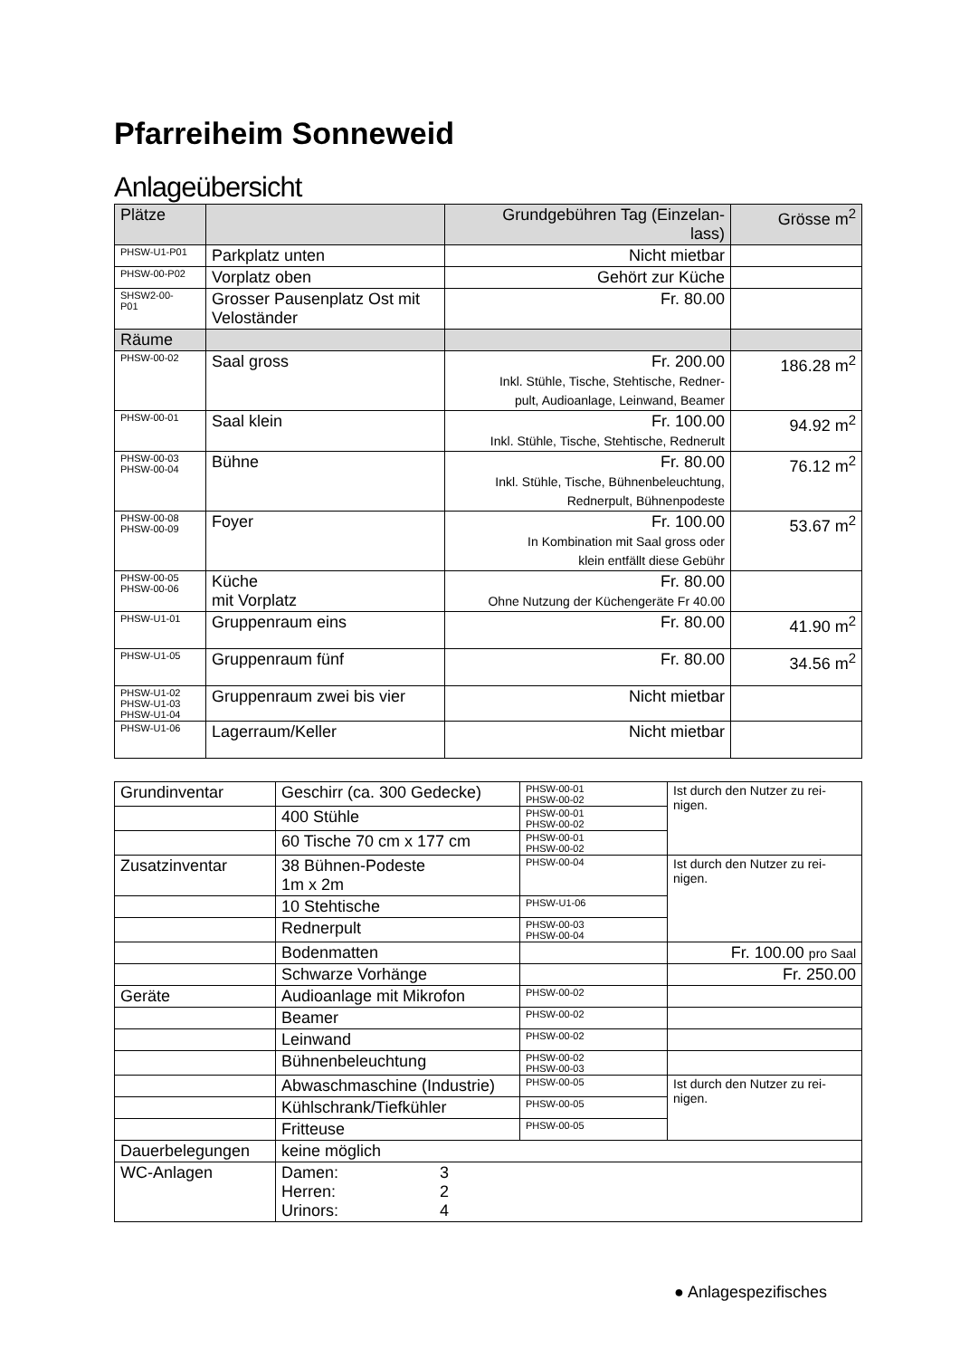Pfarreiheim Sonneweid
Anlageübersicht
| Plätze | | Grundgebühren Tag (Einzelan- lass) | Grösse m<sup>2</sup> |
| --- | --- | --- | --- |
| PHSW-U1-P01 | Parkplatz unten | Nicht mietbar | |
| PHSW-00-P02 | Vorplatz oben | Gehört zur Küche | |
| SHSW2-00- P01 | Grosser Pausenplatz Ost mit Veloständer | Fr. 80.00 | |
| Räume | | | |
| PHSW-00-02 | Saal gross | Fr. 200.00 Inkl. Stühle, Tische, Stehtische, Redner- pult, Audioanlage, Leinwand, Beamer | 186.28 m<sup>2</sup> |
| PHSW-00-01 | Saal klein | Fr. 100.00 Inkl. Stühle, Tische, Stehtische, Rednerult | 94.92 m<sup>2</sup> |
| PHSW-00-03 PHSW-00-04 | Bühne | Fr. 80.00 Inkl. Stühle, Tische, Bühnenbeleuchtung, Rednerpult, Bühnenpodeste | 76.12 m<sup>2</sup> |
| PHSW-00-08 PHSW-00-09 | Foyer | Fr. 100.00 In Kombination mit Saal gross oder klein entfällt diese Gebühr | 53.67 m<sup>2</sup> |
| PHSW-00-05 PHSW-00-06 | Küche mit Vorplatz | Fr. 80.00 Ohne Nutzung der Küchengeräte Fr 40.00 | |
| PHSW-U1-01 | Gruppenraum eins | Fr. 80.00 | 41.90 m<sup>2</sup> |
| PHSW-U1-05 | Gruppenraum fünf | Fr. 80.00 | 34.56 m<sup>2</sup> |
| PHSW-U1-02 PHSW-U1-03 PHSW-U1-04 | Gruppenraum zwei bis vier | Nicht mietbar | |
| PHSW-U1-06 | Lagerraum/Keller | Nicht mietbar | |
| Grundinventar | Geschirr (ca. 300 Gedecke) | PHSW-00-01 PHSW-00-02 | Ist durch den Nutzer zu rei- nigen. |
| | 400 Stühle | PHSW-00-01 PHSW-00-02 | |
| | 60 Tische 70 cm x 177 cm | PHSW-00-01 PHSW-00-02 | |
| Zusatzinventar | 38 Bühnen-Podeste 1m x 2m | PHSW-00-04 | Ist durch den Nutzer zu rei- nigen. |
| | 10 Stehtische | PHSW-U1-06 | |
| | Rednerpult | PHSW-00-03 PHSW-00-04 | |
| | Bodenmatten | | Fr. 100.00 pro Saal |
| | Schwarze Vorhänge | | Fr. 250.00 |
| Geräte | Audioanlage mit Mikrofon | PHSW-00-02 | |
| | Beamer | PHSW-00-02 | |
| | Leinwand | PHSW-00-02 | |
| | Bühnenbeleuchtung | PHSW-00-02 PHSW-00-03 | |
| | Abwaschmaschine (Industrie) | PHSW-00-05 | Ist durch den Nutzer zu rei- nigen. |
| | Kühlschrank/Tiefkühler | PHSW-00-05 | |
| | Fritteuse | PHSW-00-05 | |
| Dauerbelegungen | keine möglich | | |
| WC-Anlagen | Damen: 3 Herren: 2 Urinors: 4 | | |
● Anlagespezifisches